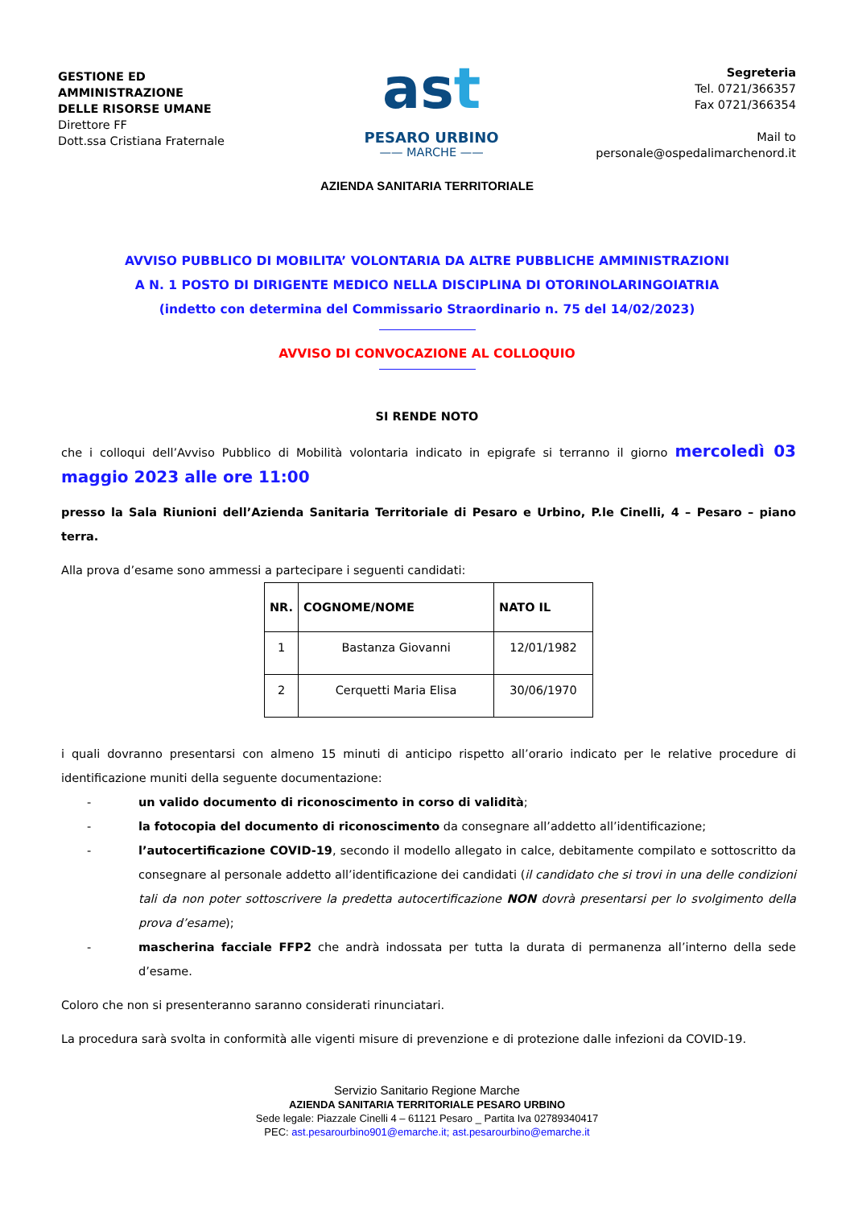GESTIONE ED
AMMINISTRAZIONE
DELLE RISORSE UMANE
Direttore FF
Dott.ssa Cristiana Fraternale
ast
PESARO URBINO
—— MARCHE ——
Segreteria
Tel. 0721/366357
Fax 0721/366354
Mail to
personale@ospedalimarchenord.it
AZIENDA SANITARIA TERRITORIALE
AVVISO PUBBLICO DI MOBILITA’ VOLONTARIA DA ALTRE PUBBLICHE AMMINISTRAZIONI
A N. 1 POSTO DI DIRIGENTE MEDICO NELLA DISCIPLINA DI OTORINOLARINGOIATRIA
(indetto con determina del Commissario Straordinario n. 75 del 14/02/2023)
AVVISO DI CONVOCAZIONE AL COLLOQUIO
SI RENDE NOTO
che i colloqui dell’Avviso Pubblico di Mobilità volontaria indicato in epigrafe si terranno il giorno mercoledì 03 maggio 2023 alle ore 11:00
presso la Sala Riunioni dell’Azienda Sanitaria Territoriale di Pesaro e Urbino, P.le Cinelli, 4 – Pesaro – piano terra.
Alla prova d’esame sono ammessi a partecipare i seguenti candidati:
| NR. | COGNOME/NOME | NATO IL |
| --- | --- | --- |
| 1 | Bastanza Giovanni | 12/01/1982 |
| 2 | Cerquetti Maria Elisa | 30/06/1970 |
i quali dovranno presentarsi con almeno 15 minuti di anticipo rispetto all’orario indicato per le relative procedure di identificazione muniti della seguente documentazione:
- un valido documento di riconoscimento in corso di validità;
- la fotocopia del documento di riconoscimento da consegnare all’addetto all’identificazione;
- l’autocertificazione COVID-19, secondo il modello allegato in calce, debitamente compilato e sottoscritto da consegnare al personale addetto all’identificazione dei candidati (il candidato che si trovi in una delle condizioni tali da non poter sottoscrivere la predetta autocertificazione NON dovrà presentarsi per lo svolgimento della prova d’esame);
- mascherina facciale FFP2 che andrà indossata per tutta la durata di permanenza all’interno della sede d’esame.
Coloro che non si presenteranno saranno considerati rinunciatari.
La procedura sarà svolta in conformità alle vigenti misure di prevenzione e di protezione dalle infezioni da COVID-19.
Servizio Sanitario Regione Marche
AZIENDA SANITARIA TERRITORIALE PESARO URBINO
Sede legale: Piazzale Cinelli 4 – 61121 Pesaro _ Partita Iva 02789340417
PEC: ast.pesarourbino901@emarche.it; ast.pesarourbino@emarche.it